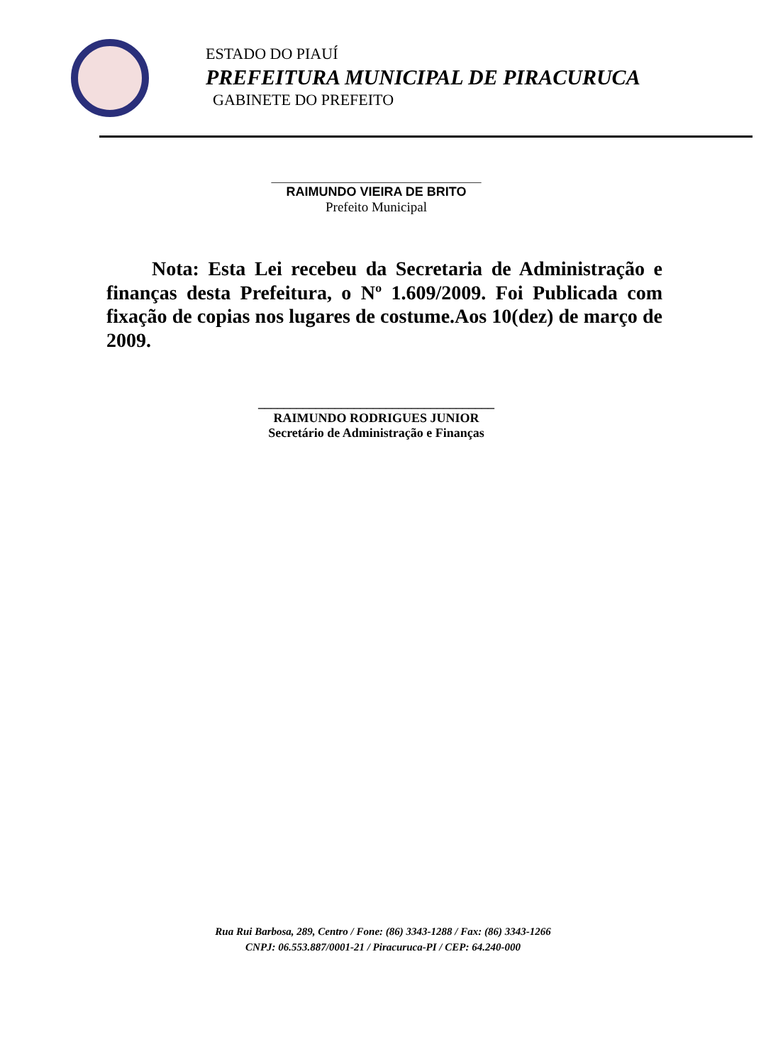ESTADO DO PIAUÍ
PREFEITURA MUNICIPAL DE PIRACURUCA
GABINETE DO PREFEITO
_____________________________________
RAIMUNDO VIEIRA DE BRITO
Prefeito Municipal
Nota: Esta Lei recebeu da Secretaria de Administração e finanças desta Prefeitura, o Nº 1.609/2009. Foi Publicada com fixação de copias nos lugares de costume.Aos 10(dez) de março de 2009.
_____________________________________
RAIMUNDO RODRIGUES JUNIOR
Secretário de Administração e Finanças
Rua Rui Barbosa, 289, Centro / Fone: (86) 3343-1288 / Fax: (86) 3343-1266
CNPJ: 06.553.887/0001-21 / Piracuruca-PI / CEP: 64.240-000